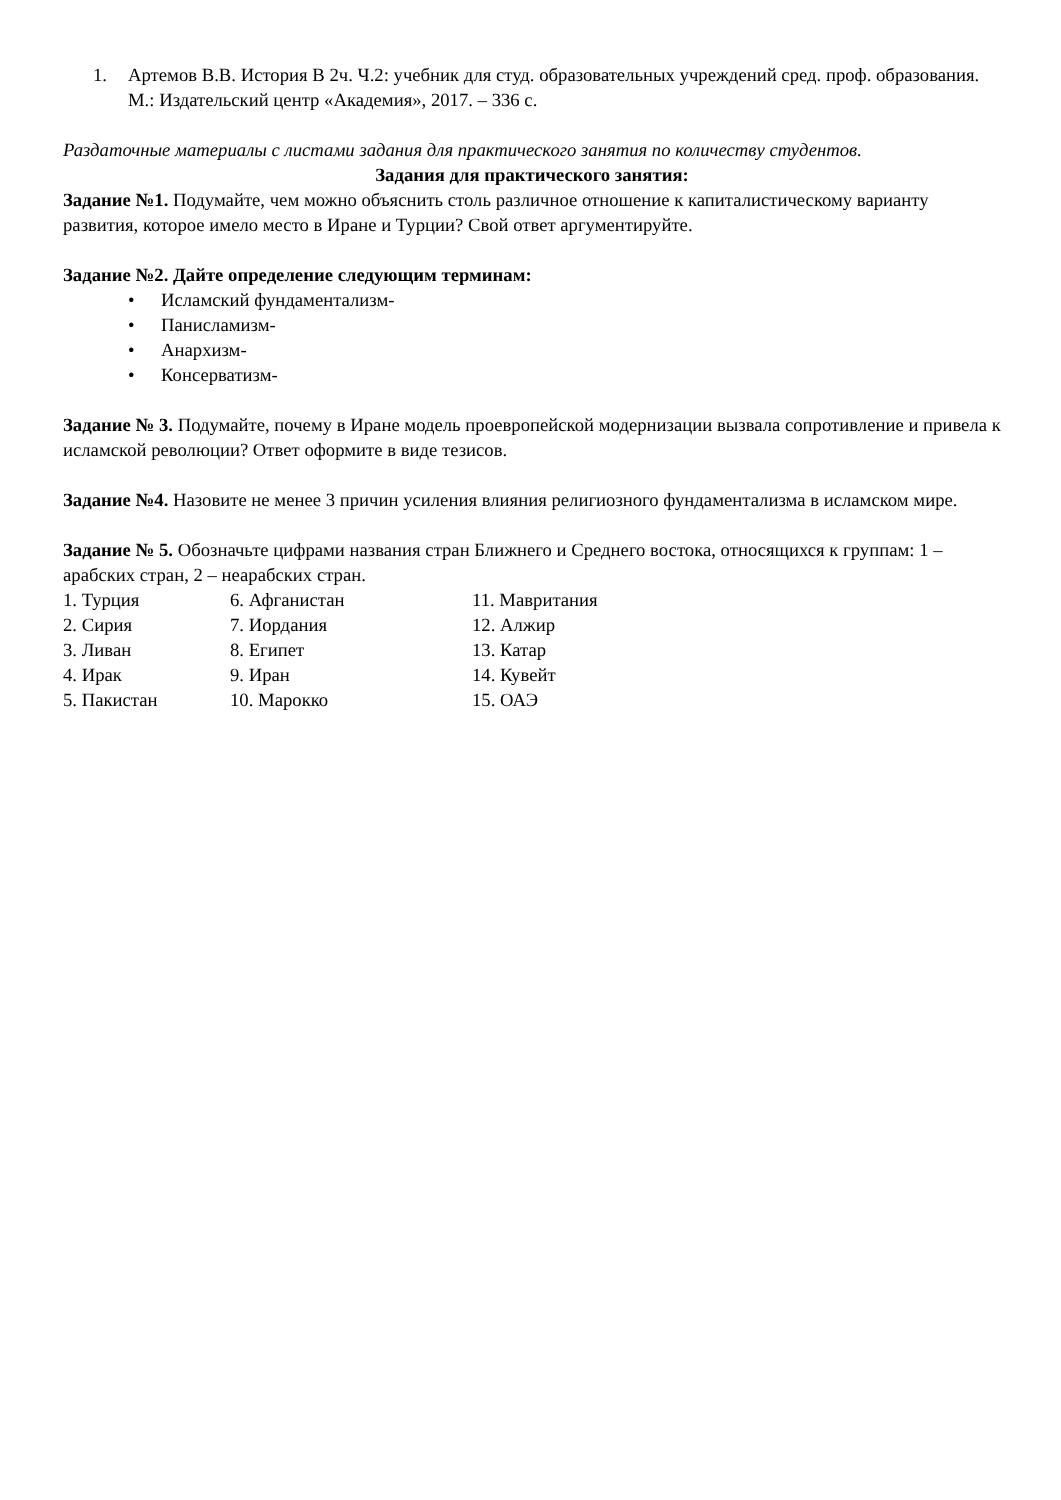1. Артемов В.В. История В 2ч. Ч.2: учебник для студ. образовательных учреждений сред. проф. образования. М.: Издательский центр «Академия», 2017. – 336 с.
Раздаточные материалы с листами задания для практического занятия по количеству студентов.
Задания для практического занятия:
Задание №1. Подумайте, чем можно объяснить столь различное отношение к капиталистическому варианту развития, которое имело место в Иране и Турции? Свой ответ аргументируйте.
Задание №2. Дайте определение следующим терминам:
• Исламский фундаментализм-
• Панисламизм-
• Анархизм-
• Консерватизм-
Задание № 3. Подумайте, почему в Иране модель проевропейской модернизации вызвала сопротивление и привела к исламской революции? Ответ оформите в виде тезисов.
Задание №4. Назовите не менее 3 причин усиления влияния религиозного фундаментализма в исламском мире.
Задание № 5. Обозначьте цифрами названия стран Ближнего и Среднего востока, относящихся к группам: 1 – арабских стран, 2 – неарабских стран.
| 1. Турция | 6. Афганистан | 11. Мавритания |
| 2. Сирия | 7. Иордания | 12. Алжир |
| 3. Ливан | 8. Египет | 13. Катар |
| 4. Ирак | 9. Иран | 14. Кувейт |
| 5. Пакистан | 10. Марокко | 15. ОАЭ |